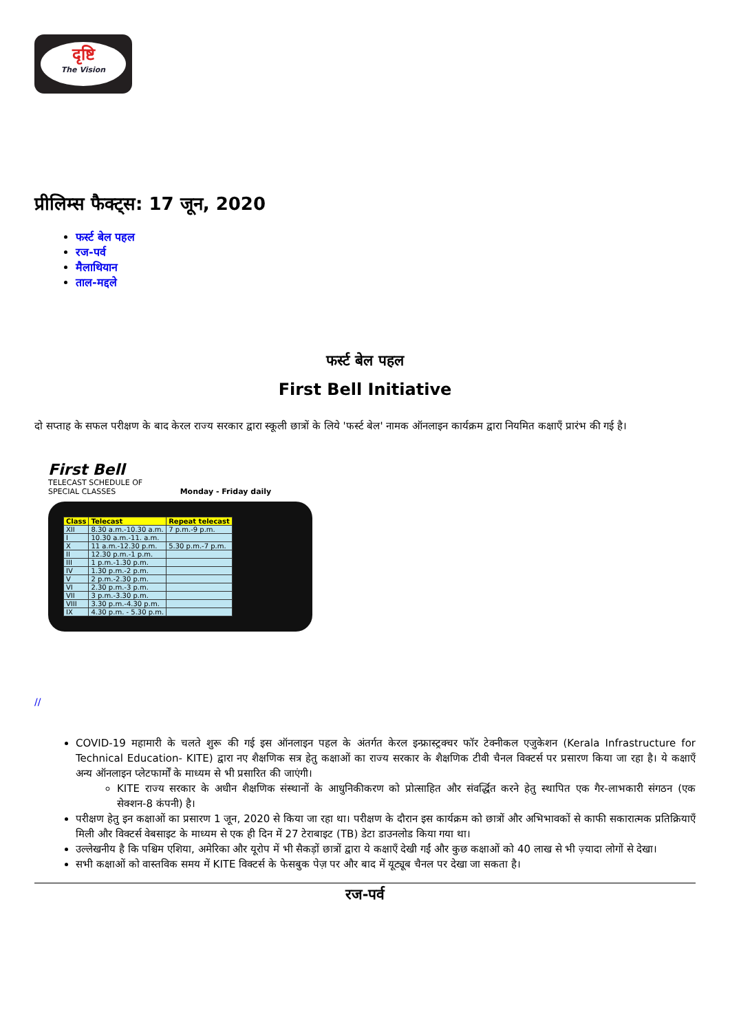दृष्टि
The Vision
प्रीलिम्स फैक्ट्स: 17 जून, 2020
फर्स्ट बेल पहल
रज-पर्व
मैलाथियान
ताल-मद्दले
फर्स्ट बेल पहल
First Bell Initiative
दो सप्ताह के सफल परीक्षण के बाद केरल राज्य सरकार द्वारा स्कूली छात्रों के लिये 'फर्स्ट बेल' नामक ऑनलाइन कार्यक्रम द्वारा नियमित कक्षाएँ प्रारंभ की गई है।
First Bell
TELECAST SCHEDULE OF
SPECIAL CLASSES Monday - Friday daily
| Class | Telecast | Repeat telecast |
| --- | --- | --- |
| XII | 8.30 a.m.-10.30 a.m. | 7 p.m.-9 p.m. |
| I | 10.30 a.m.-11. a.m. | |
| X | 11 a.m.-12.30 p.m. | 5.30 p.m.-7 p.m. |
| II | 12.30 p.m.-1 p.m. | |
| III | 1 p.m.-1.30 p.m. | |
| IV | 1.30 p.m.-2 p.m. | |
| V | 2 p.m.-2.30 p.m. | |
| VI | 2.30 p.m.-3 p.m. | |
| VII | 3 p.m.-3.30 p.m. | |
| VIII | 3.30 p.m.-4.30 p.m. | |
| IX | 4.30 p.m. - 5.30 p.m. | |
//
COVID-19 महामारी के चलते शुरू की गई इस ऑनलाइन पहल के अंतर्गत केरल इन्फ्रास्ट्रक्चर फॉर टेक्नीकल एजुकेशन (Kerala Infrastructure for Technical Education- KITE) द्वारा नए शैक्षणिक सत्र हेतु कक्षाओं का राज्य सरकार के शैक्षणिक टीवी चैनल विक्टर्स पर प्रसारण किया जा रहा है। ये कक्षाएँ अन्य ऑनलाइन प्लेटफार्मों के माध्यम से भी प्रसारित की जाएंगी।
KITE राज्य सरकार के अधीन शैक्षणिक संस्थानों के आधुनिकीकरण को प्रोत्साहित और संवर्द्धित करने हेतु स्थापित एक गैर-लाभकारी संगठन (एक सेक्शन-8 कंपनी) है।
परीक्षण हेतु इन कक्षाओं का प्रसारण 1 जून, 2020 से किया जा रहा था। परीक्षण के दौरान इस कार्यक्रम को छात्रों और अभिभावकों से काफी सकारात्मक प्रतिक्रियाएँ मिली और विक्टर्स वेबसाइट के माध्यम से एक ही दिन में 27 टेराबाइट (TB) डेटा डाउनलोड किया गया था।
उल्लेखनीय है कि पश्चिम एशिया, अमेरिका और यूरोप में भी सैकड़ों छात्रों द्वारा ये कक्षाएँ देखी गईं और कुछ कक्षाओं को 40 लाख से भी ज़्यादा लोगों से देखा।
सभी कक्षाओं को वास्तविक समय में KITE विक्टर्स के फेसबुक पेज़ पर और बाद में यूट्यूब चैनल पर देखा जा सकता है।
रज-पर्व